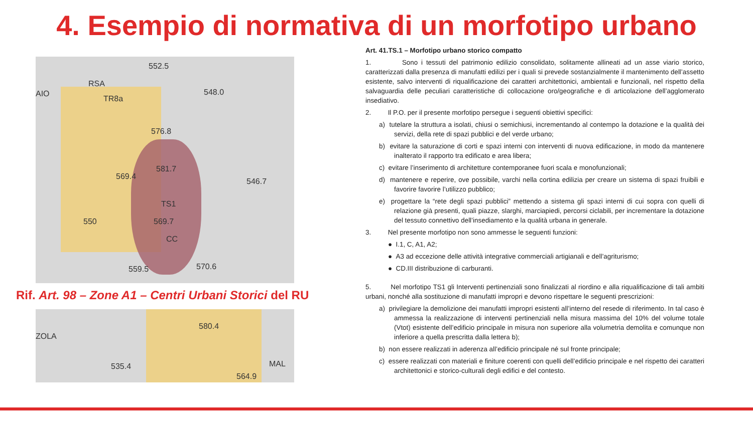4. Esempio di normativa di un morfotipo urbano
552.5
RSA
AIO
TR8a
548.0
576.8
581.7
569.4
546.7
TS1
550 569.7
CC
570.6 559.5
Rif. Art. 98 – Zone A1 – Centri Urbani Storici del RU
ZOLA
580.4
535.4 MAL
564.9
Art. 41.TS.1 – Morfotipo urbano storico compatto
1. Sono i tessuti del patrimonio edilizio consolidato, solitamente allineati ad un asse viario storico, caratterizzati dalla presenza di manufatti edilizi per i quali si prevede sostanzialmente il mantenimento dell’assetto esistente, salvo interventi di riqualificazione dei caratteri architettonici, ambientali e funzionali, nel rispetto della salvaguardia delle peculiari caratteristiche di collocazione oro/geografiche e di articolazione dell’agglomerato insediativo.
2. Il P.O. per il presente morfotipo persegue i seguenti obiettivi specifici:
a) tutelare la struttura a isolati, chiusi o semichiusi, incrementando al contempo la dotazione e la qualità dei servizi, della rete di spazi pubblici e del verde urbano;
b) evitare la saturazione di corti e spazi interni con interventi di nuova edificazione, in modo da mantenere inalterato il rapporto tra edificato e area libera;
c) evitare l’inserimento di architetture contemporanee fuori scala e monofunzionali;
d) mantenere e reperire, ove possibile, varchi nella cortina edilizia per creare un sistema di spazi fruibili e favorire favorire l’utilizzo pubblico;
e) progettare la “rete degli spazi pubblici” mettendo a sistema gli spazi interni di cui sopra con quelli di relazione già presenti, quali piazze, slarghi, marciapiedi, percorsi ciclabili, per incrementare la dotazione del tessuto connettivo dell’insediamento e la qualità urbana in generale.
3. Nel presente morfotipo non sono ammesse le seguenti funzioni:
● I.1, C, A1, A2;
● A3 ad eccezione delle attività integrative commerciali artigianali e dell’agriturismo;
● CD.III distribuzione di carburanti.
5. Nel morfotipo TS1 gli Interventi pertinenziali sono finalizzati al riordino e alla riqualificazione di tali ambiti urbani, nonché alla sostituzione di manufatti impropri e devono rispettare le seguenti prescrizioni:
a) privilegiare la demolizione dei manufatti impropri esistenti all’interno del resede di riferimento. In tal caso è ammessa la realizzazione di interventi pertinenziali nella misura massima del 10% del volume totale (Vtot) esistente dell’edificio principale in misura non superiore alla volumetria demolita e comunque non inferiore a quella prescritta dalla lettera b);
b) non essere realizzati in aderenza all’edificio principale né sul fronte principale;
c) essere realizzati con materiali e finiture coerenti con quelli dell’edificio principale e nel rispetto dei caratteri architettonici e storico-culturali degli edifici e del contesto.